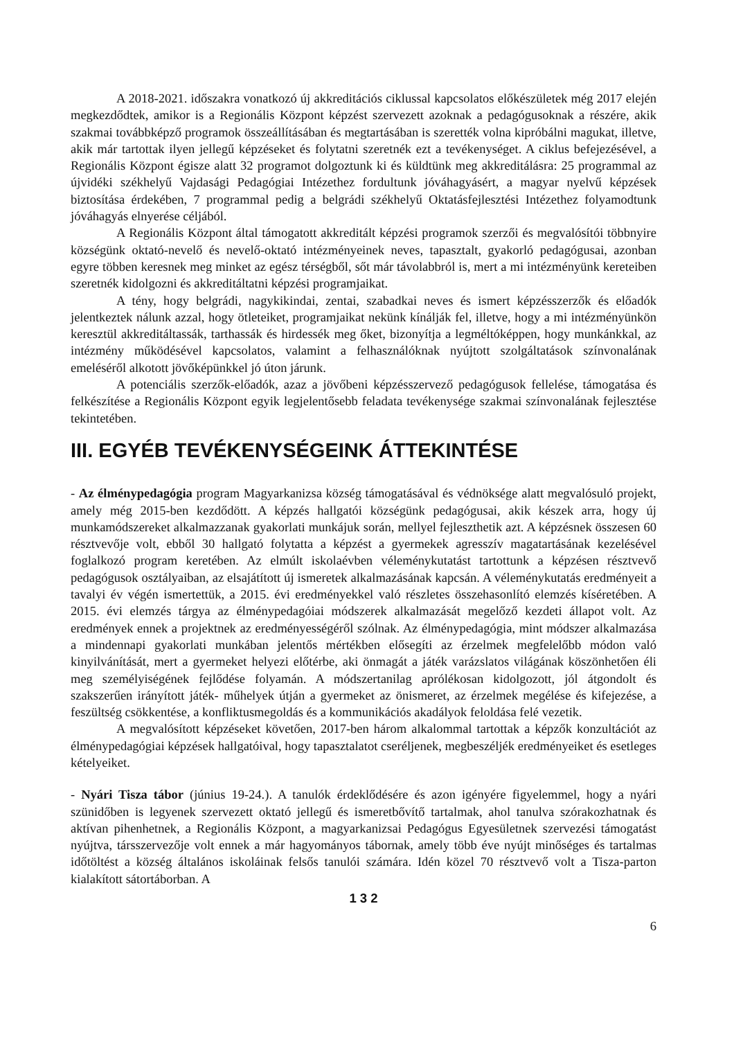A 2018-2021. időszakra vonatkozó új akkreditációs ciklussal kapcsolatos előkészületek még 2017 elején megkezdődtek, amikor is a Regionális Központ képzést szervezett azoknak a pedagógusoknak a részére, akik szakmai továbbképző programok összeállításában és megtartásában is szerették volna kipróbálni magukat, illetve, akik már tartottak ilyen jellegű képzéseket és folytatni szeretnék ezt a tevékenységet. A ciklus befejezésével, a Regionális Központ égisze alatt 32 programot dolgoztunk ki és küldtünk meg akkreditálásra: 25 programmal az újvidéki székhelyű Vajdasági Pedagógiai Intézethez fordultunk jóváhagyásért, a magyar nyelvű képzések biztosítása érdekében, 7 programmal pedig a belgrádi székhelyű Oktatásfejlesztési Intézethez folyamodtunk jóváhagyás elnyerése céljából.
A Regionális Központ által támogatott akkreditált képzési programok szerzői és megvalósítói többnyire községünk oktató-nevelő és nevelő-oktató intézményeinek neves, tapasztalt, gyakorló pedagógusai, azonban egyre többen keresnek meg minket az egész térségből, sőt már távolabbról is, mert a mi intézményünk kereteiben szeretnék kidolgozni és akkreditáltatni képzési programjaikat.
A tény, hogy belgrádi, nagykikindai, zentai, szabadkai neves és ismert képzésszerzők és előadók jelentkeztek nálunk azzal, hogy ötleteiket, programjaikat nekünk kínálják fel, illetve, hogy a mi intézményünkön keresztül akkreditáltassák, tarthassák és hirdessék meg őket, bizonyítja a legméltóképpen, hogy munkánkkal, az intézmény működésével kapcsolatos, valamint a felhasználóknak nyújtott szolgáltatások színvonalának emeléséről alkotott jövőképünkkel jó úton járunk.
A potenciális szerzők-előadók, azaz a jövőbeni képzésszervező pedagógusok fellelése, támogatása és felkészítése a Regionális Központ egyik legjelentősebb feladata tevékenysége szakmai színvonalának fejlesztése tekintetében.
III. EGYÉB TEVÉKENYSÉGEINK ÁTTEKINTÉSE
- Az élménypedagógia program Magyarkanizsa község támogatásával és védnöksége alatt megvalósuló projekt, amely még 2015-ben kezdődött. A képzés hallgatói községünk pedagógusai, akik készek arra, hogy új munkamódszereket alkalmazzanak gyakorlati munkájuk során, mellyel fejleszthetik azt. A képzésnek összesen 60 résztvevője volt, ebből 30 hallgató folytatta a képzést a gyermekek agresszív magatartásának kezelésével foglalkozó program keretében. Az elmúlt iskolaévben véleménykutatást tartottunk a képzésen résztvevő pedagógusok osztályaiban, az elsajátított új ismeretek alkalmazásának kapcsán. A véleménykutatás eredményeit a tavalyi év végén ismertettük, a 2015. évi eredményekkel való részletes összehasonlító elemzés kíséretében. A 2015. évi elemzés tárgya az élménypedagóiai módszerek alkalmazását megelőző kezdeti állapot volt. Az eredmények ennek a projektnek az eredményességéről szólnak. Az élménypedagógia, mint módszer alkalmazása a mindennapi gyakorlati munkában jelentős mértékben elősegíti az érzelmek megfelelőbb módon való kinyilvánítását, mert a gyermeket helyezi előtérbe, aki önmagát a játék varázslatos világának köszönhetően éli meg személyiségének fejlődése folyamán. A módszertanilag aprólékosan kidolgozott, jól átgondolt és szakszerűen irányított játék- műhelyek útján a gyermeket az önismeret, az érzelmek megélése és kifejezése, a feszültség csökkentése, a konfliktusmegoldás és a kommunikációs akadályok feloldása felé vezetik.
A megvalósított képzéseket követően, 2017-ben három alkalommal tartottak a képzők konzultációt az élménypedagógiai képzések hallgatóival, hogy tapasztalatot cseréljenek, megbeszéljék eredményeiket és esetleges kételyeiket.
- Nyári Tisza tábor (június 19-24.). A tanulók érdeklődésére és azon igényére figyelemmel, hogy a nyári szünidőben is legyenek szervezett oktató jellegű és ismeretbővítő tartalmak, ahol tanulva szórakozhatnak és aktívan pihenhetnek, a Regionális Központ, a magyarkanizsai Pedagógus Egyesületnek szervezési támogatást nyújtva, társszervezője volt ennek a már hagyományos tábornak, amely több éve nyújt minőséges és tartalmas időtöltést a község általános iskoláinak felsős tanulói számára. Idén közel 70 résztvevő volt a Tisza-parton kialakított sátortáborban. A
1 3 2
6